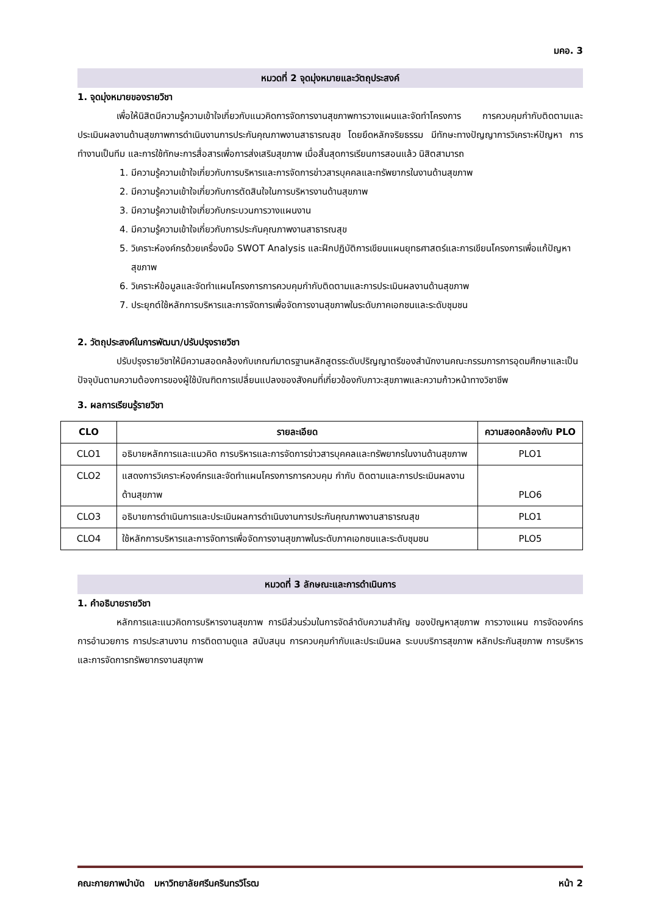มคอ. 3
หมวดที่ 2 จุดมุ่งหมายและวัตถุประสงค์
1. จุดมุ่งหมายของรายวิชา
เพื่อให้นิสิตมีความรู้ความเข้าใจเกี่ยวกับแนวคิดการจัดการงานสุขภาพการวางแผนและจัดทำโครงการ การควบคุมกำกับติดตามและประเมินผลงานด้านสุขภาพการดำเนินงานการประกันคุณภาพงานสาธารณสุข โดยยึดหลักจริยธรรม มีทักษะทางปัญญาการวิเคราะห์ปัญหา การทำงานเป็นทีม และการใช้ทักษะการสื่อสารเพื่อการส่งเสริมสุขภาพ เมื่อสิ้นสุดการเรียนการสอนแล้ว นิสิตสามารถ
1. มีความรู้ความเข้าใจเกี่ยวกับการบริหารและการจัดการข่าวสารบุคคลและทรัพยากรในงานด้านสุขภาพ
2. มีความรู้ความเข้าใจเกี่ยวกับการตัดสินใจในการบริหารงานด้านสุขภาพ
3. มีความรู้ความเข้าใจเกี่ยวกับกระบวนการวางแผนงาน
4. มีความรู้ความเข้าใจเกี่ยวกับการประกันคุณภาพงานสาธารณสุข
5. วิเคราะห์องค์กรด้วยเครื่องมือ SWOT Analysis และฝึกปฏิบัติการเขียนแผนยุทธศาสตร์และการเขียนโครงการเพื่อแก้ปัญหาสุขภาพ
6. วิเคราะห์ข้อมูลและจัดทำแผนโครงการการควบคุมกำกับติดตามและการประเมินผลงานด้านสุขภาพ
7. ประยุกต์ใช้หลักการบริหารและการจัดการเพื่อจัดการงานสุขภาพในระดับภาคเอกชนและระดับชุมชน
2. วัตถุประสงค์ในการพัฒนา/ปรับปรุงรายวิชา
ปรับปรุงรายวิชาให้มีความสอดคล้องกับเกณฑ์มาตรฐานหลักสูตรระดับปริญญาตรีของสำนักงานคณะกรรมการการอุดมศึกษาและเป็นปัจจุบันตามความต้องการของผู้ใช้บัณฑิตการเปลี่ยนแปลงของสังคมที่เกี่ยวข้องกับภาวะสุขภาพและความก้าวหน้าทางวิชาชีพ
3. ผลการเรียนรู้รายวิชา
| CLO | รายละเอียด | ความสอดคล้องกับ PLO |
| --- | --- | --- |
| CLO1 | อธิบายหลักการและแนวคิด การบริหารและการจัดการข่าวสารบุคคลและทรัพยากรในงานด้านสุขภาพ | PLO1 |
| CLO2 | แสดงการวิเคราะห์องค์กรและจัดทำแผนโครงการการควบคุม กำกับ ติดตามและการประเมินผลงานด้านสุขภาพ | PLO6 |
| CLO3 | อธิบายการดำเนินการและประเมินผลการดำเนินงานการประกันคุณภาพงานสาธารณสุข | PLO1 |
| CLO4 | ใช้หลักการบริหารและการจัดการเพื่อจัดการงานสุขภาพในระดับภาคเอกชนและระดับชุมชน | PLO5 |
หมวดที่ 3 ลักษณะและการดำเนินการ
1. คำอธิบายรายวิชา
หลักการและแนวคิดการบริหารงานสุขภาพ การมีส่วนร่วมในการจัดลำดับความสำคัญ ของปัญหาสุขภาพ การวางแผน การจัดองค์กร การอำนวยการ การประสานงาน การติดตามดูแล สนับสนุน การควบคุมกำกับและประเมินผล ระบบบริการสุขภาพ หลักประกันสุขภาพ การบริหารและการจัดการทรัพยากรงานสขุภาพ
คณะกายภาพบำบัด มหาวิทยาลัยศรีนครินทรวิโรฒ หน้า 2